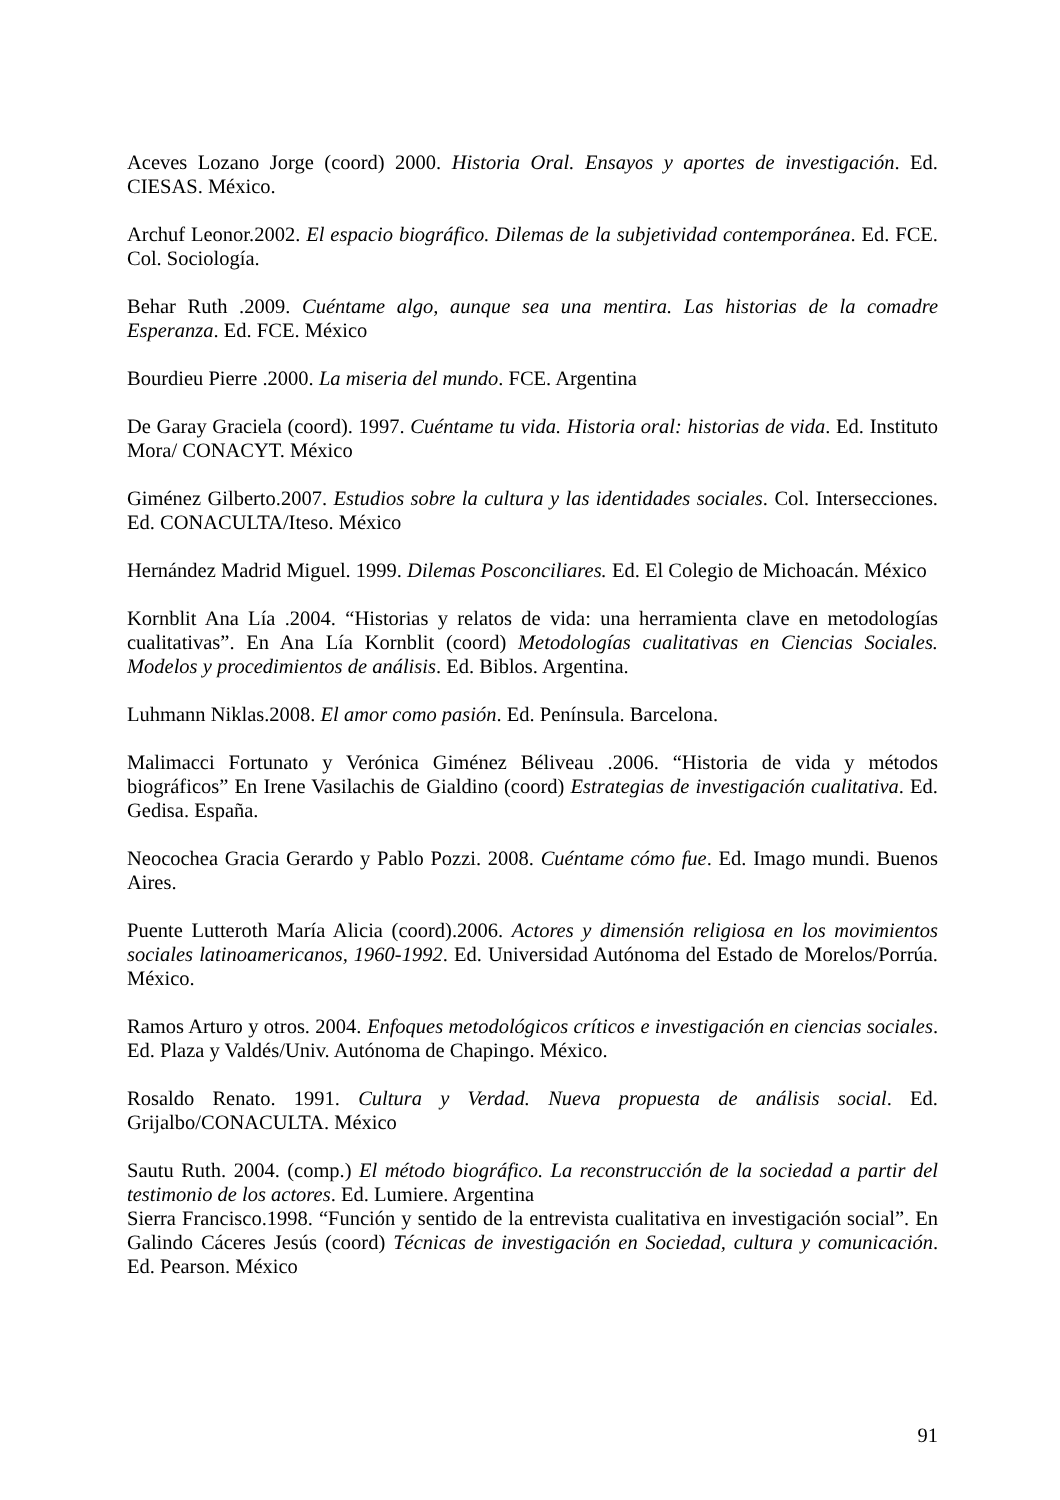Aceves Lozano Jorge (coord) 2000. Historia Oral. Ensayos y aportes de investigación. Ed. CIESAS. México.
Archuf Leonor.2002. El espacio biográfico. Dilemas de la subjetividad contemporánea. Ed. FCE. Col. Sociología.
Behar Ruth .2009. Cuéntame algo, aunque sea una mentira. Las historias de la comadre Esperanza. Ed. FCE. México
Bourdieu Pierre .2000. La miseria del mundo. FCE. Argentina
De Garay Graciela (coord). 1997. Cuéntame tu vida. Historia oral: historias de vida. Ed. Instituto Mora/ CONACYT. México
Giménez Gilberto.2007. Estudios sobre la cultura y las identidades sociales. Col. Intersecciones. Ed. CONACULTA/Iteso. México
Hernández Madrid Miguel. 1999. Dilemas Posconciliares. Ed. El Colegio de Michoacán. México
Kornblit Ana Lía .2004. “Historias y relatos de vida: una herramienta clave en metodologías cualitativas”. En Ana Lía Kornblit (coord) Metodologías cualitativas en Ciencias Sociales. Modelos y procedimientos de análisis. Ed. Biblos. Argentina.
Luhmann Niklas.2008. El amor como pasión. Ed. Península. Barcelona.
Malimacci Fortunato y Verónica Giménez Béliveau .2006. “Historia de vida y métodos biográficos” En Irene Vasilachis de Gialdino (coord) Estrategias de investigación cualitativa. Ed. Gedisa. España.
Neocochea Gracia Gerardo y Pablo Pozzi. 2008. Cuéntame cómo fue. Ed. Imago mundi. Buenos Aires.
Puente Lutteroth María Alicia (coord).2006. Actores y dimensión religiosa en los movimientos sociales latinoamericanos, 1960-1992. Ed. Universidad Autónoma del Estado de Morelos/Porrúa. México.
Ramos Arturo y otros. 2004. Enfoques metodológicos críticos e investigación en ciencias sociales. Ed. Plaza y Valdés/Univ. Autónoma de Chapingo. México.
Rosaldo Renato. 1991. Cultura y Verdad. Nueva propuesta de análisis social. Ed. Grijalbo/CONACULTA. México
Sautu Ruth. 2004. (comp.) El método biográfico. La reconstrucción de la sociedad a partir del testimonio de los actores. Ed. Lumiere. Argentina
Sierra Francisco.1998. “Función y sentido de la entrevista cualitativa en investigación social”. En Galindo Cáceres Jesús (coord) Técnicas de investigación en Sociedad, cultura y comunicación. Ed. Pearson. México
91